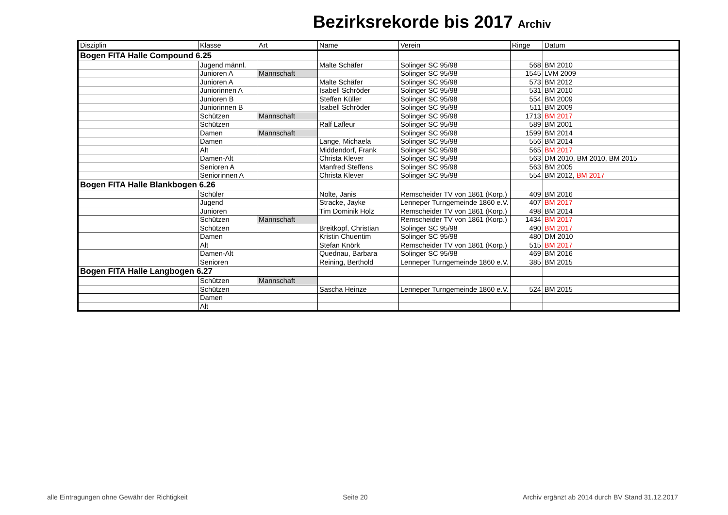Bezirksrekorde bis 2017 Archiv
| Disziplin | Klasse | Art | Name | Verein | Ringe | Datum |
| --- | --- | --- | --- | --- | --- | --- |
| Bogen FITA Halle Compound 6.25 | | | | | | |
| | Jugend männl. | | Malte Schäfer | Solinger SC 95/98 | 568 | BM 2010 |
| | Junioren A | Mannschaft | | Solinger SC 95/98 | 1545 | LVM 2009 |
| | Junioren A | | Malte Schäfer | Solinger SC 95/98 | 573 | BM 2012 |
| | Juniorinnen A | | Isabell Schröder | Solinger SC 95/98 | 531 | BM 2010 |
| | Junioren B | | Steffen Küller | Solinger SC 95/98 | 554 | BM 2009 |
| | Juniorinnen B | | Isabell Schröder | Solinger SC 95/98 | 511 | BM 2009 |
| | Schützen | Mannschaft | | Solinger SC 95/98 | 1713 | BM 2017 |
| | Schützen | | Ralf Lafleur | Solinger SC 95/98 | 589 | BM 2001 |
| | Damen | Mannschaft | | Solinger SC 95/98 | 1599 | BM 2014 |
| | Damen | | Lange, Michaela | Solinger SC 95/98 | 556 | BM 2014 |
| | Alt | | Middendorf, Frank | Solinger SC 95/98 | 565 | BM 2017 |
| | Damen-Alt | | Christa Klever | Solinger SC 95/98 | 563 | DM 2010, BM 2010, BM 2015 |
| | Senioren A | | Manfred Steffens | Solinger SC 95/98 | 563 | BM 2005 |
| | Seniorinnen A | | Christa Klever | Solinger SC 95/98 | 554 | BM 2012, BM 2017 |
| Bogen FITA Halle Blankbogen 6.26 | | | | | | |
| | Schüler | | Nolte, Janis | Remscheider TV von 1861 (Korp.) | 409 | BM 2016 |
| | Jugend | | Stracke, Jayke | Lenneper Turngemeinde 1860 e.V. | 407 | BM 2017 |
| | Junioren | | Tim Dominik Holz | Remscheider TV von 1861 (Korp.) | 498 | BM 2014 |
| | Schützen | Mannschaft | | Remscheider TV von 1861 (Korp.) | 1434 | BM 2017 |
| | Schützen | | Breitkopf, Christian | Solinger SC 95/98 | 490 | BM 2017 |
| | Damen | | Kristin Chuentim | Solinger SC 95/98 | 480 | DM 2010 |
| | Alt | | Stefan Knörk | Remscheider TV von 1861 (Korp.) | 515 | BM 2017 |
| | Damen-Alt | | Quednau, Barbara | Solinger SC 95/98 | 469 | BM 2016 |
| | Senioren | | Reining, Berthold | Lenneper Turngemeinde 1860 e.V. | 385 | BM 2015 |
| Bogen FITA Halle Langbogen 6.27 | | | | | | |
| | Schützen | Mannschaft | | | | |
| | Schützen | | Sascha Heinze | Lenneper Turngemeinde 1860 e.V. | 524 | BM 2015 |
| | Damen | | | | | |
| | Alt | | | | | |
alle Eintragungen ohne Gewähr der Richtigkeit Seite 20 Archiv ergänzt ab 2014 durch BV Stand 31.12.2017